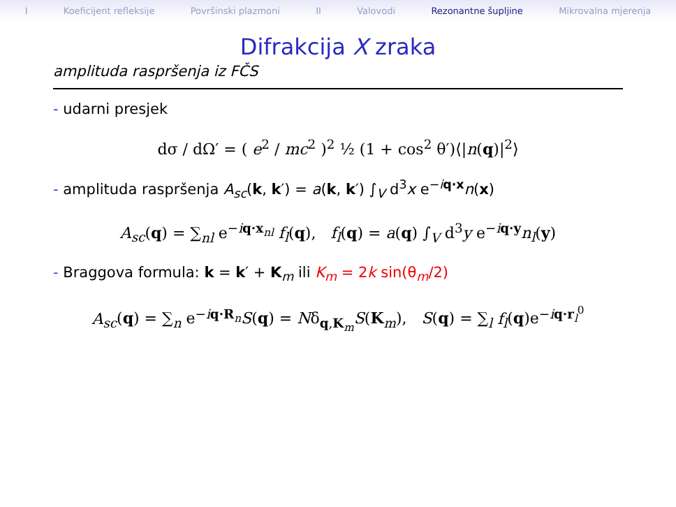I Koeficijent refleksije Površinski plazmoni II Valovodi Rezonantne šupljine Mikrovalna mjerenja
Difrakcija X zraka
amplituda raspršenja iz FČS
- udarni presjek
dσ / dΩ′ = ( e<sup>2</sup> / mc<sup>2</sup> )<sup>2</sup> ½ (1 + cos<sup>2</sup> θ′)⟨|n(q)|<sup>2</sup>⟩
- amplituda raspršenja A<sub>sc</sub>(k, k′) = a(k, k′) ∫<sub>V</sub> d<sup>3</sup>x e<sup>−iq·x</sup>n(x)
A<sub>sc</sub>(q) = ∑<sub>nl</sub> e<sup>−iq·x<sub>nl</sub></sup> f<sub>l</sub>(q), f<sub>l</sub>(q) = a(q) ∫<sub>V</sub> d<sup>3</sup>y e<sup>−iq·y</sup>n<sub>l</sub>(y)
- Braggova formula: k = k′ + K<sub>m</sub> ili K<sub>m</sub> = 2k sin(θ<sub>m</sub>/2)
A<sub>sc</sub>(q) = ∑<sub>n</sub> e<sup>−iq·R<sub>n</sub></sup>S(q) = Nδ<sub>q,K<sub>m</sub></sub>S(K<sub>m</sub>), S(q) = ∑<sub>l</sub> f<sub>l</sub>(q)e<sup>−iq·r<sub>l</sub><sup>0</sup></sup>